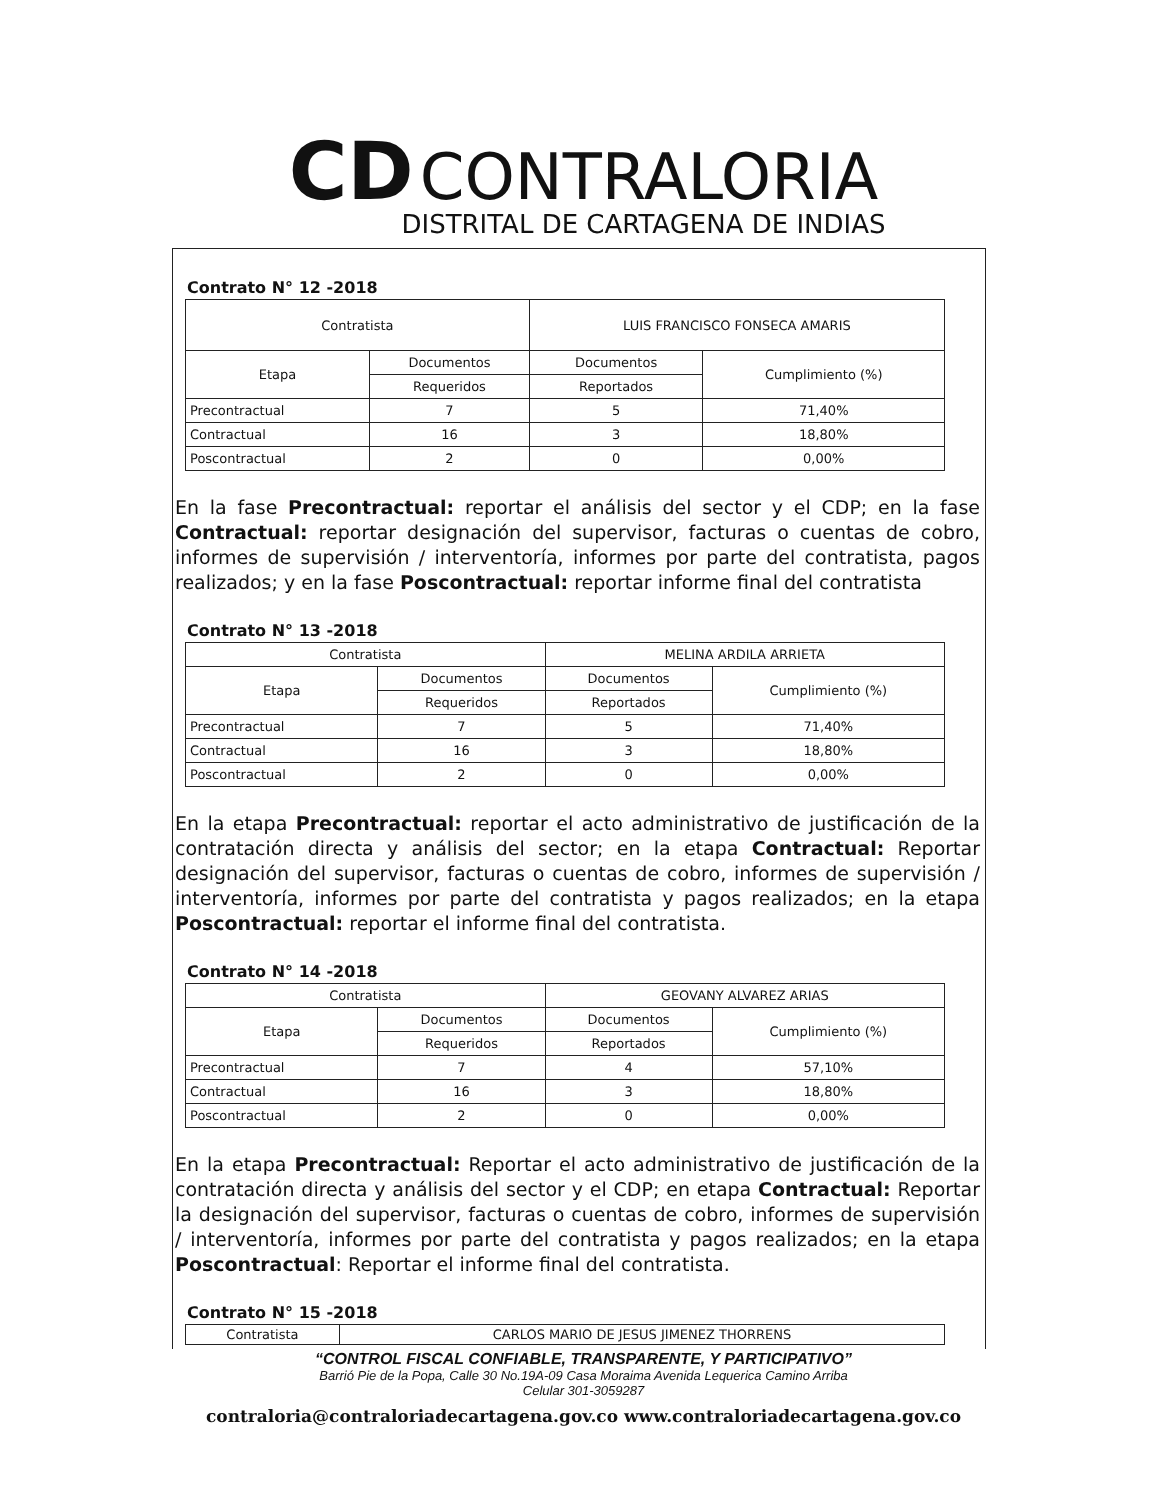CD CONTRALORIA
DISTRITAL DE CARTAGENA DE INDIAS
Contrato N° 12 -2018
| Contratista | | LUIS FRANCISCO FONSECA AMARIS | |
| Etapa | Documentos | Documentos | Cumplimiento (%) |
| | Requeridos | Reportados | |
| Precontractual | 7 | 5 | 71,40% |
| Contractual | 16 | 3 | 18,80% |
| Poscontractual | 2 | 0 | 0,00% |
En la fase Precontractual: reportar el análisis del sector y el CDP; en la fase Contractual: reportar designación del supervisor, facturas o cuentas de cobro, informes de supervisión / interventoría, informes por parte del contratista, pagos realizados; y en la fase Poscontractual: reportar informe final del contratista
Contrato N° 13 -2018
| Contratista | | MELINA ARDILA ARRIETA | |
| Etapa | Documentos | Documentos | Cumplimiento (%) |
| | Requeridos | Reportados | |
| Precontractual | 7 | 5 | 71,40% |
| Contractual | 16 | 3 | 18,80% |
| Poscontractual | 2 | 0 | 0,00% |
En la etapa Precontractual: reportar el acto administrativo de justificación de la contratación directa y análisis del sector; en la etapa Contractual: Reportar designación del supervisor, facturas o cuentas de cobro, informes de supervisión / interventoría, informes por parte del contratista y pagos realizados; en la etapa Poscontractual: reportar el informe final del contratista.
Contrato N° 14 -2018
| Contratista | | GEOVANY ALVAREZ ARIAS | |
| Etapa | Documentos | Documentos | Cumplimiento (%) |
| | Requeridos | Reportados | |
| Precontractual | 7 | 4 | 57,10% |
| Contractual | 16 | 3 | 18,80% |
| Poscontractual | 2 | 0 | 0,00% |
En la etapa Precontractual: Reportar el acto administrativo de justificación de la contratación directa y análisis del sector y el CDP; en etapa Contractual: Reportar la designación del supervisor, facturas o cuentas de cobro, informes de supervisión / interventoría, informes por parte del contratista y pagos realizados; en la etapa Poscontractual: Reportar el informe final del contratista.
Contrato N° 15 -2018
| Contratista | CARLOS MARIO DE JESUS JIMENEZ THORRENS |
“CONTROL FISCAL CONFIABLE, TRANSPARENTE, Y PARTICIPATIVO”
Barrió Pie de la Popa, Calle 30 No.19A-09 Casa Moraima Avenida Lequerica Camino Arriba
Celular 301-3059287
contraloria@contraloriadecartagena.gov.co www.contraloriadecartagena.gov.co